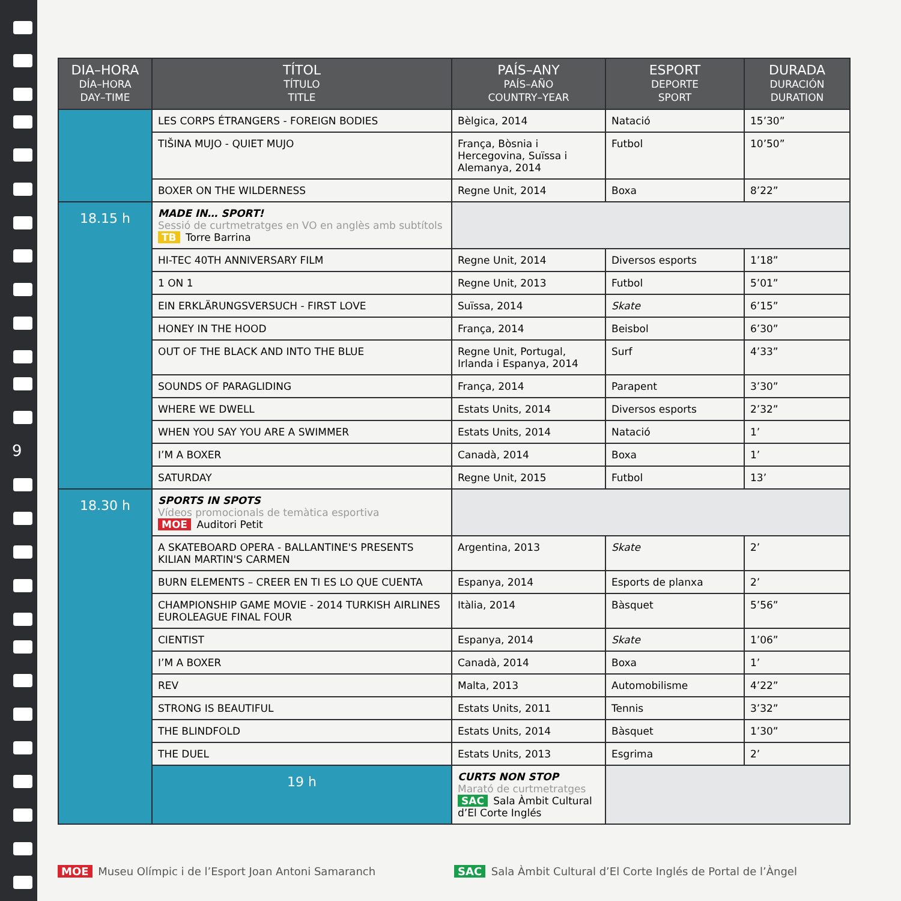9
| DIA–HORA DÍA–HORA DAY–TIME | TÍTOL TÍTULO TITLE | PAÍS–ANY PAÍS–AÑO COUNTRY–YEAR | ESPORT DEPORTE SPORT | DURADA DURACIÓN DURATION |
| --- | --- | --- | --- | --- |
| | LES CORPS ÉTRANGERS - FOREIGN BODIES | Bèlgica, 2014 | Natació | 15’30” |
| | TIŠINA MUJO - QUIET MUJO | França, Bòsnia i Hercegovina, Suïssa i Alemanya, 2014 | Futbol | 10’50” |
| | BOXER ON THE WILDERNESS | Regne Unit, 2014 | Boxa | 8’22” |
| 18.15 h | MADE IN… SPORT! Sessió de curtmetratges en VO en anglès amb subtítols TB Torre Barrina | | | |
| | HI-TEC 40TH ANNIVERSARY FILM | Regne Unit, 2014 | Diversos esports | 1’18” |
| | 1 ON 1 | Regne Unit, 2013 | Futbol | 5’01” |
| | EIN ERKLÄRUNGSVERSUCH - FIRST LOVE | Suïssa, 2014 | Skate | 6’15” |
| | HONEY IN THE HOOD | França, 2014 | Beisbol | 6’30” |
| | OUT OF THE BLACK AND INTO THE BLUE | Regne Unit, Portugal, Irlanda i Espanya, 2014 | Surf | 4’33” |
| | SOUNDS OF PARAGLIDING | França, 2014 | Parapent | 3’30” |
| | WHERE WE DWELL | Estats Units, 2014 | Diversos esports | 2’32” |
| | WHEN YOU SAY YOU ARE A SWIMMER | Estats Units, 2014 | Natació | 1’ |
| | I’M A BOXER | Canadà, 2014 | Boxa | 1’ |
| | SATURDAY | Regne Unit, 2015 | Futbol | 13’ |
| 18.30 h | SPORTS IN SPOTS Vídeos promocionals de temàtica esportiva MOE Auditori Petit | | | |
| | A SKATEBOARD OPERA - BALLANTINE'S PRESENTS KILIAN MARTIN'S CARMEN | Argentina, 2013 | Skate | 2’ |
| | BURN ELEMENTS – CREER EN TI ES LO QUE CUENTA | Espanya, 2014 | Esports de planxa | 2’ |
| | CHAMPIONSHIP GAME MOVIE - 2014 TURKISH AIRLINES EUROLEAGUE FINAL FOUR | Itàlia, 2014 | Bàsquet | 5’56” |
| | CIENTIST | Espanya, 2014 | Skate | 1’06” |
| | I’M A BOXER | Canadà, 2014 | Boxa | 1’ |
| | REV | Malta, 2013 | Automobilisme | 4’22” |
| | STRONG IS BEAUTIFUL | Estats Units, 2011 | Tennis | 3’32” |
| | THE BLINDFOLD | Estats Units, 2014 | Bàsquet | 1’30” |
| | THE DUEL | Estats Units, 2013 | Esgrima | 2’ |
| | 19 h | CURTS NON STOP Marató de curtmetratges SAC Sala Àmbit Cultural d’El Corte Inglés | | |
MOE Museu Olímpic i de l’Esport Joan Antoni Samaranch
SAC Sala Àmbit Cultural d’El Corte Inglés de Portal de l’Àngel